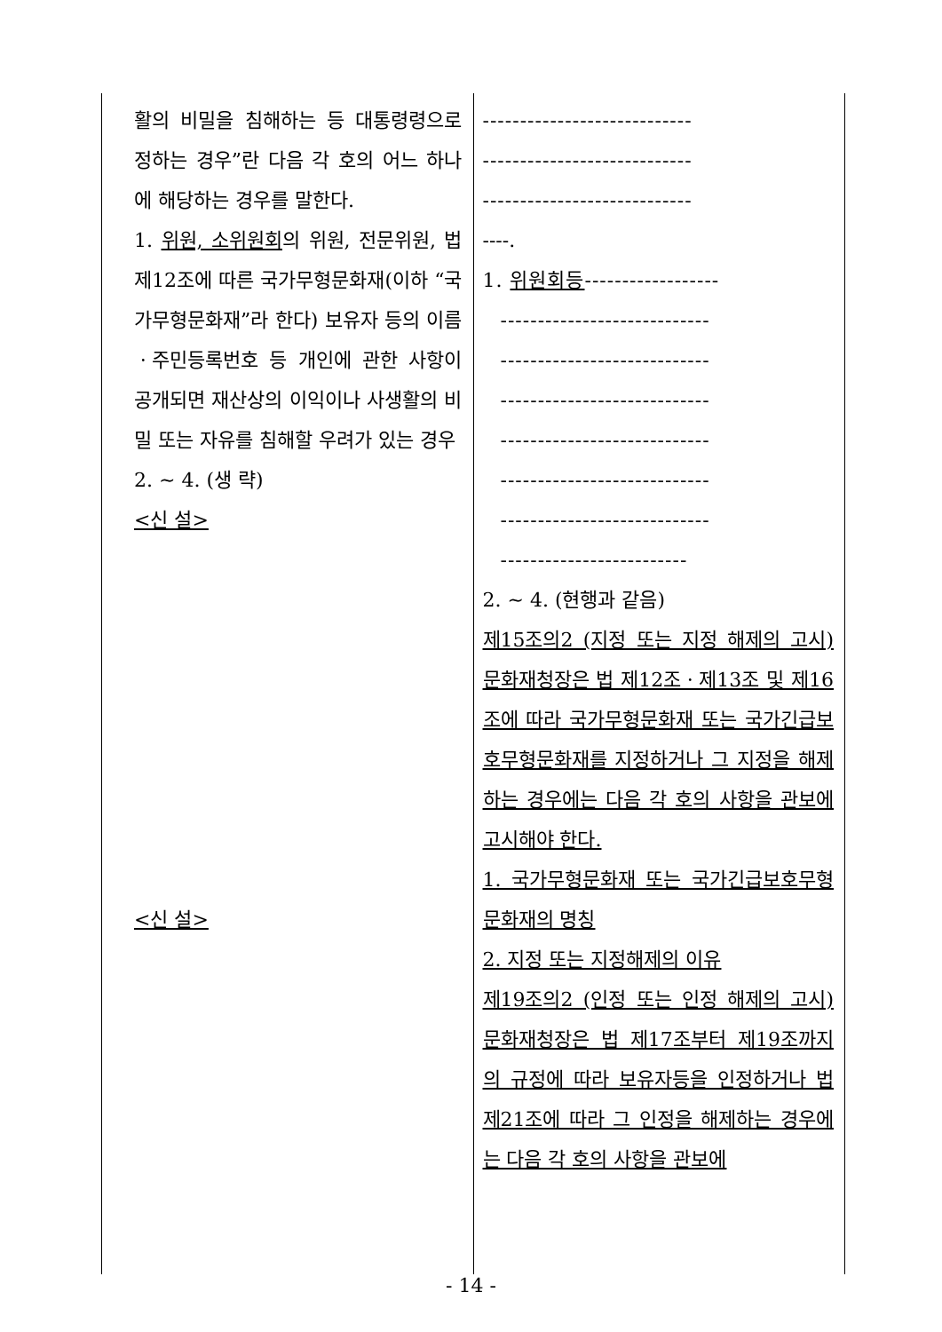| 활의 비밀을 침해하는 등 대통령령으로 정하는 경우”란 다음 각 호의 어느 하나에 해당하는 경우를 말한다. 1. 위원, 소위원회 의 위원, 전문위원, 법 제12조에 따른 국가무형문화재(이하 “국가무형문화재”라 한다) 보유자 등의 이름ㆍ주민등록번호 등 개인에 관한 사항이 공개되면 재산상의 이익이나 사생활의 비밀 또는 자유를 침해할 우려가 있는 경우 2. ~ 4. (생 략) <신 설> <신 설> | ---------------------------- ---------------------------- ---------------------------- ----. 1. 위원회등 ------------------ ---------------------------- ---------------------------- ---------------------------- ---------------------------- ---------------------------- ---------------------------- ------------------------- 2. ~ 4. (현행과 같음) 제15조의2 (지정 또는 지정 해제의 고시) 문화재청장은 법 제12조ㆍ제13조 및 제16조에 따라 국가무형문화재 또는 국가긴급보호무형문화재를 지정하거나 그 지정을 해제하는 경우에는 다음 각 호의 사항을 관보에 고시해야 한다. 1. 국가무형문화재 또는 국가긴급보호무형문화재의 명칭 2. 지정 또는 지정해제의 이유 제19조의2 (인정 또는 인정 해제의 고시) 문화재청장은 법 제17조부터 제19조까지의 규정에 따라 보유자등을 인정하거나 법 제21조에 따라 그 인정을 해제하는 경우에는 다음 각 호의 사항을 관보에 |
- 14 -